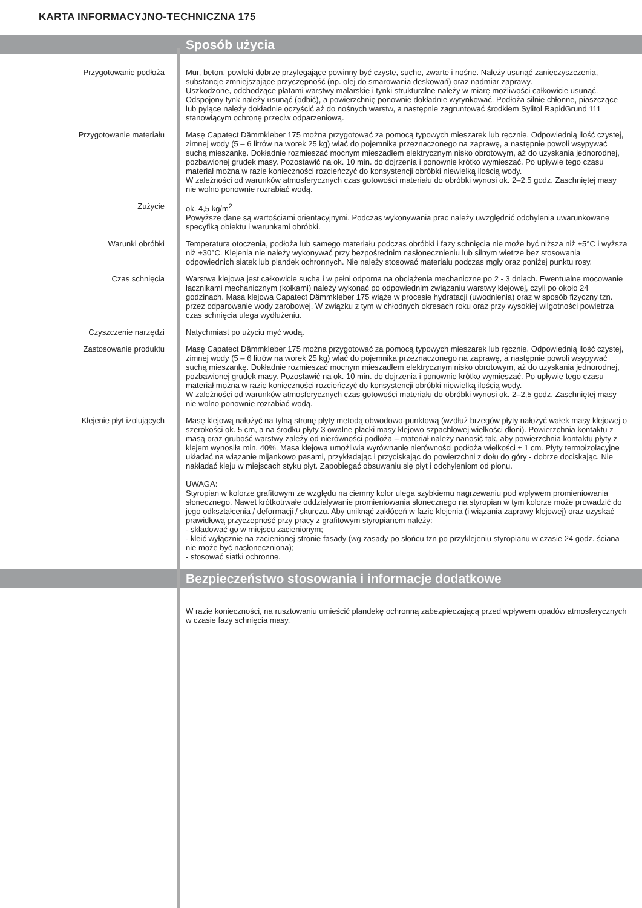KARTA INFORMACYJNO-TECHNICZNA 175
Sposób użycia
Przygotowanie podłoża Mur, beton, powłoki dobrze przylegające powinny być czyste, suche, zwarte i nośne. Należy usunąć zanieczyszczenia, substancje zmniejszające przyczepność (np. olej do smarowania deskowań) oraz nadmiar zaprawy.
Uszkodzone, odchodzące płatami warstwy malarskie i tynki strukturalne należy w miarę możliwości całkowicie usunąć. Odspojony tynk należy usunąć (odbić), a powierzchnię ponownie dokładnie wytynkować. Podłoża silnie chłonne, piaszczące lub pylące należy dokładnie oczyścić aż do nośnych warstw, a następnie zagruntować środkiem Sylitol RapidGrund 111 stanowiącym ochronę przeciw odparzeniową.
Przygotowanie materiału Masę Capatect Dämmkleber 175 można przygotować za pomocą typowych mieszarek lub ręcznie. Odpowiednią ilość czystej, zimnej wody (5 – 6 litrów na worek 25 kg) wlać do pojemnika przeznaczonego na zaprawę, a następnie powoli wsypywać suchą mieszankę. Dokładnie rozmieszać mocnym mieszadłem elektrycznym nisko obrotowym, aż do uzyskania jednorodnej, pozbawionej grudek masy. Pozostawić na ok. 10 min. do dojrzenia i ponownie krótko wymieszać. Po upływie tego czasu materiał można w razie konieczności rozcieńczyć do konsystencji obróbki niewielką ilością wody.
W zależności od warunków atmosferycznych czas gotowości materiału do obróbki wynosi ok. 2–2,5 godz. Zaschniętej masy nie wolno ponownie rozrabiać wodą.
Zużycie ok. 4,5 kg/m<sup>2</sup>
Powyższe dane są wartościami orientacyjnymi. Podczas wykonywania prac należy uwzględnić odchylenia uwarunkowane specyfiką obiektu i warunkami obróbki.
Warunki obróbki Temperatura otoczenia, podłoża lub samego materiału podczas obróbki i fazy schnięcia nie może być niższa niż +5°C i wyższa niż +30°C. Klejenia nie należy wykonywać przy bezpośrednim nasłonecznieniu lub silnym wietrze bez stosowania odpowiednich siatek lub plandek ochronnych. Nie należy stosować materiału podczas mgły oraz poniżej punktu rosy.
Czas schnięcia Warstwa klejowa jest całkowicie sucha i w pełni odporna na obciążenia mechaniczne po 2 - 3 dniach. Ewentualne mocowanie łącznikami mechanicznym (kołkami) należy wykonać po odpowiednim związaniu warstwy klejowej, czyli po około 24 godzinach. Masa klejowa Capatect Dämmkleber 175 wiąże w procesie hydratacji (uwodnienia) oraz w sposób fizyczny tzn. przez odparowanie wody zarobowej. W związku z tym w chłodnych okresach roku oraz przy wysokiej wilgotności powietrza czas schnięcia ulega wydłużeniu.
Czyszczenie narzędzi Natychmiast po użyciu myć wodą.
Zastosowanie produktu Masę Capatect Dämmkleber 175 można przygotować za pomocą typowych mieszarek lub ręcznie. Odpowiednią ilość czystej, zimnej wody (5 – 6 litrów na worek 25 kg) wlać do pojemnika przeznaczonego na zaprawę, a następnie powoli wsypywać suchą mieszankę. Dokładnie rozmieszać mocnym mieszadłem elektrycznym nisko obrotowym, aż do uzyskania jednorodnej, pozbawionej grudek masy. Pozostawić na ok. 10 min. do dojrzenia i ponownie krótko wymieszać. Po upływie tego czasu materiał można w razie konieczności rozcieńczyć do konsystencji obróbki niewielką ilością wody.
W zależności od warunków atmosferycznych czas gotowości materiału do obróbki wynosi ok. 2–2,5 godz. Zaschniętej masy nie wolno ponownie rozrabiać wodą.
Klejenie płyt izolujących Masę klejową nałożyć na tylną stronę płyty metodą obwodowo-punktową (wzdłuż brzegów płyty nałożyć wałek masy klejowej o szerokości ok. 5 cm, a na środku płyty 3 owalne placki masy klejowo szpachlowej wielkości dłoni). Powierzchnia kontaktu z masą oraz grubość warstwy zależy od nierówności podłoża – materiał należy nanosić tak, aby powierzchnia kontaktu płyty z klejem wynosiła min. 40%. Masa klejowa umożliwia wyrównanie nierówności podłoża wielkości ± 1 cm. Płyty termoizolacyjne układać na wiązanie mijankowo pasami, przykładając i przyciskając do powierzchni z dołu do góry - dobrze dociskając. Nie nakładać kleju w miejscach styku płyt. Zapobiegać obsuwaniu się płyt i odchyleniom od pionu.
UWAGA:
Styropian w kolorze grafitowym ze względu na ciemny kolor ulega szybkiemu nagrzewaniu pod wpływem promieniowania słonecznego. Nawet krótkotrwałe oddziaływanie promieniowania słonecznego na styropian w tym kolorze może prowadzić do jego odkształcenia / deformacji / skurczu. Aby uniknąć zakłóceń w fazie klejenia (i wiązania zaprawy klejowej) oraz uzyskać prawidłową przyczepność przy pracy z grafitowym styropianem należy:
- składować go w miejscu zacienionym;
- kleić wyłącznie na zacienionej stronie fasady (wg zasady po słońcu tzn po przyklejeniu styropianu w czasie 24 godz. ściana nie może być nasłoneczniona);
- stosować siatki ochronne.
Bezpieczeństwo stosowania i informacje dodatkowe
W razie konieczności, na rusztowaniu umieścić plandekę ochronną zabezpieczającą przed wpływem opadów atmosferycznych w czasie fazy schnięcia masy.